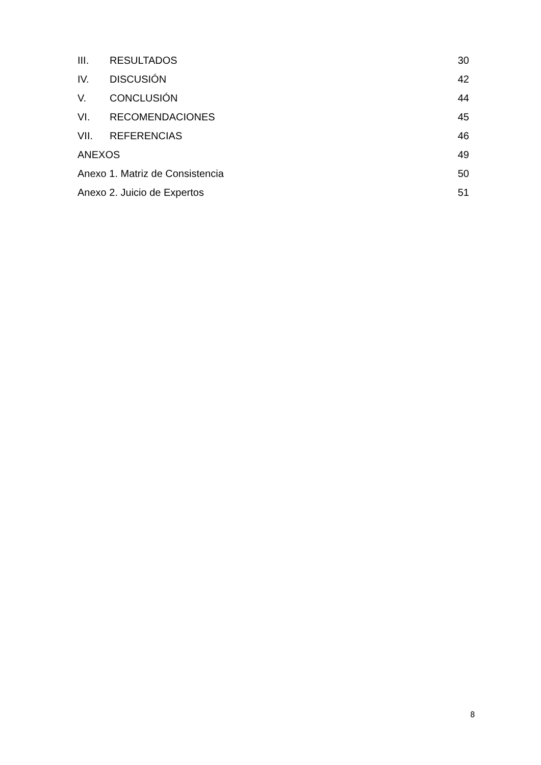III. RESULTADOS 30
IV. DISCUSIÓN 42
V. CONCLUSIÓN 44
VI. RECOMENDACIONES 45
VII. REFERENCIAS 46
ANEXOS 49
Anexo 1. Matriz de Consistencia 50
Anexo 2. Juicio de Expertos 51
8